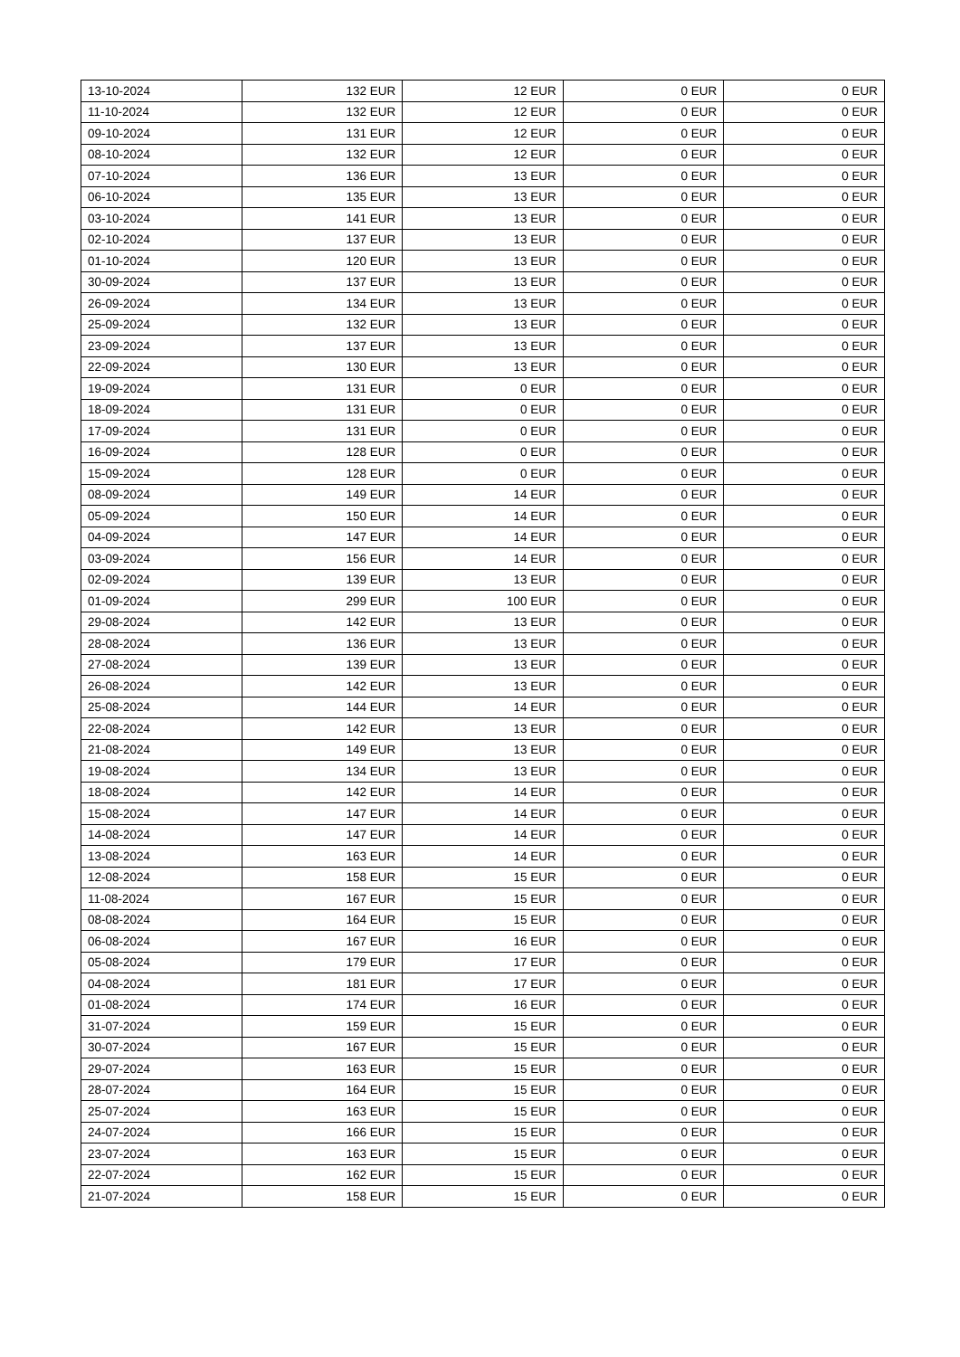| 13-10-2024 | 132 EUR | 12 EUR | 0 EUR | 0 EUR |
| 11-10-2024 | 132 EUR | 12 EUR | 0 EUR | 0 EUR |
| 09-10-2024 | 131 EUR | 12 EUR | 0 EUR | 0 EUR |
| 08-10-2024 | 132 EUR | 12 EUR | 0 EUR | 0 EUR |
| 07-10-2024 | 136 EUR | 13 EUR | 0 EUR | 0 EUR |
| 06-10-2024 | 135 EUR | 13 EUR | 0 EUR | 0 EUR |
| 03-10-2024 | 141 EUR | 13 EUR | 0 EUR | 0 EUR |
| 02-10-2024 | 137 EUR | 13 EUR | 0 EUR | 0 EUR |
| 01-10-2024 | 120 EUR | 13 EUR | 0 EUR | 0 EUR |
| 30-09-2024 | 137 EUR | 13 EUR | 0 EUR | 0 EUR |
| 26-09-2024 | 134 EUR | 13 EUR | 0 EUR | 0 EUR |
| 25-09-2024 | 132 EUR | 13 EUR | 0 EUR | 0 EUR |
| 23-09-2024 | 137 EUR | 13 EUR | 0 EUR | 0 EUR |
| 22-09-2024 | 130 EUR | 13 EUR | 0 EUR | 0 EUR |
| 19-09-2024 | 131 EUR | 0 EUR | 0 EUR | 0 EUR |
| 18-09-2024 | 131 EUR | 0 EUR | 0 EUR | 0 EUR |
| 17-09-2024 | 131 EUR | 0 EUR | 0 EUR | 0 EUR |
| 16-09-2024 | 128 EUR | 0 EUR | 0 EUR | 0 EUR |
| 15-09-2024 | 128 EUR | 0 EUR | 0 EUR | 0 EUR |
| 08-09-2024 | 149 EUR | 14 EUR | 0 EUR | 0 EUR |
| 05-09-2024 | 150 EUR | 14 EUR | 0 EUR | 0 EUR |
| 04-09-2024 | 147 EUR | 14 EUR | 0 EUR | 0 EUR |
| 03-09-2024 | 156 EUR | 14 EUR | 0 EUR | 0 EUR |
| 02-09-2024 | 139 EUR | 13 EUR | 0 EUR | 0 EUR |
| 01-09-2024 | 299 EUR | 100 EUR | 0 EUR | 0 EUR |
| 29-08-2024 | 142 EUR | 13 EUR | 0 EUR | 0 EUR |
| 28-08-2024 | 136 EUR | 13 EUR | 0 EUR | 0 EUR |
| 27-08-2024 | 139 EUR | 13 EUR | 0 EUR | 0 EUR |
| 26-08-2024 | 142 EUR | 13 EUR | 0 EUR | 0 EUR |
| 25-08-2024 | 144 EUR | 14 EUR | 0 EUR | 0 EUR |
| 22-08-2024 | 142 EUR | 13 EUR | 0 EUR | 0 EUR |
| 21-08-2024 | 149 EUR | 13 EUR | 0 EUR | 0 EUR |
| 19-08-2024 | 134 EUR | 13 EUR | 0 EUR | 0 EUR |
| 18-08-2024 | 142 EUR | 14 EUR | 0 EUR | 0 EUR |
| 15-08-2024 | 147 EUR | 14 EUR | 0 EUR | 0 EUR |
| 14-08-2024 | 147 EUR | 14 EUR | 0 EUR | 0 EUR |
| 13-08-2024 | 163 EUR | 14 EUR | 0 EUR | 0 EUR |
| 12-08-2024 | 158 EUR | 15 EUR | 0 EUR | 0 EUR |
| 11-08-2024 | 167 EUR | 15 EUR | 0 EUR | 0 EUR |
| 08-08-2024 | 164 EUR | 15 EUR | 0 EUR | 0 EUR |
| 06-08-2024 | 167 EUR | 16 EUR | 0 EUR | 0 EUR |
| 05-08-2024 | 179 EUR | 17 EUR | 0 EUR | 0 EUR |
| 04-08-2024 | 181 EUR | 17 EUR | 0 EUR | 0 EUR |
| 01-08-2024 | 174 EUR | 16 EUR | 0 EUR | 0 EUR |
| 31-07-2024 | 159 EUR | 15 EUR | 0 EUR | 0 EUR |
| 30-07-2024 | 167 EUR | 15 EUR | 0 EUR | 0 EUR |
| 29-07-2024 | 163 EUR | 15 EUR | 0 EUR | 0 EUR |
| 28-07-2024 | 164 EUR | 15 EUR | 0 EUR | 0 EUR |
| 25-07-2024 | 163 EUR | 15 EUR | 0 EUR | 0 EUR |
| 24-07-2024 | 166 EUR | 15 EUR | 0 EUR | 0 EUR |
| 23-07-2024 | 163 EUR | 15 EUR | 0 EUR | 0 EUR |
| 22-07-2024 | 162 EUR | 15 EUR | 0 EUR | 0 EUR |
| 21-07-2024 | 158 EUR | 15 EUR | 0 EUR | 0 EUR |